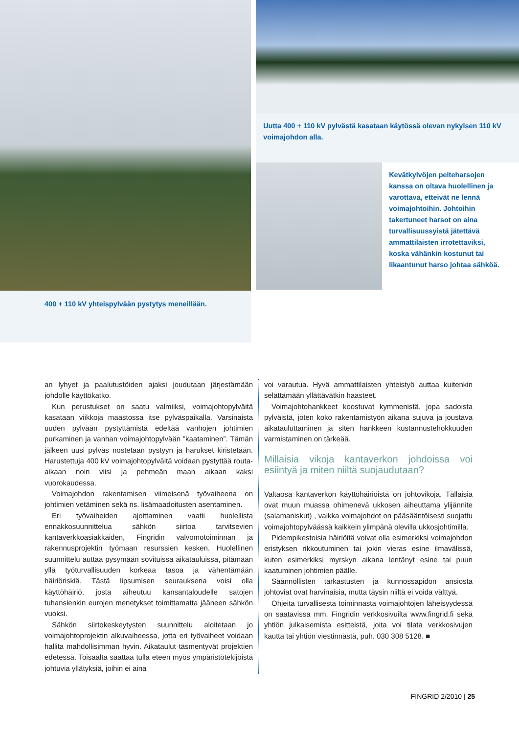400 + 110 kV yhteispylvään pystytys meneillään.
Uutta 400 + 110 kV pylvästä kasataan käytössä olevan nykyisen 110 kV voimajohdon alla.
Kevätkylvöjen peiteharsojen kanssa on oltava huolellinen ja varottava, etteivät ne lennä voimajohtoihin. Johtoihin takertuneet harsot on aina turvallisuussyistä jätettävä ammattilaisten irrotettaviksi, koska vähänkin kostunut tai likaantunut harso johtaa sähköä.
an lyhyet ja paalutustöiden ajaksi joudutaan järjestämään johdolle käyttökatko.
Kun perustukset on saatu valmiiksi, voimajohtopylväitä kasataan viikkoja maastossa itse pylväspaikalla. Varsinaista uuden pylvään pystyttämistä edeltää vanhojen johtimien purkaminen ja vanhan voimajohtopylvään ”kaataminen”. Tämän jälkeen uusi pylväs nostetaan pystyyn ja harukset kiristetään. Harustettuja 400 kV voimajohtopylväitä voidaan pystyttää routa-aikaan noin viisi ja pehmeän maan aikaan kaksi vuorokaudessa.
Voimajohdon rakentamisen viimeisenä työvaiheena on johtimien vetäminen sekä ns. lisämaadoitusten asentaminen.
Eri työvaiheiden ajoittaminen vaatii huolellista ennakkosuunnittelua sähkön siirtoa tarvitsevien kantaverkkoasiakkaiden, Fingridin valvomotoiminnan ja rakennusprojektin työmaan resurssien kesken. Huolellinen suunnittelu auttaa pysymään sovituissa aikatauluissa, pitämään yllä työturvallisuuden korkeaa tasoa ja vähentämään häiriöriskiä. Tästä lipsumisen seurauksena voisi olla käyttöhäiriö, josta aiheutuu kansantaloudelle satojen tuhansienkin eurojen menetykset toimittamatta jääneen sähkön vuoksi.
Sähkön siirtokeskeytysten suunnittelu aloitetaan jo voimajohtoprojektin alkuvaiheessa, jotta eri työvaiheet voidaan hallita mahdollisimman hyvin. Aikataulut täsmentyvät projektien edetessä. Toisaalta saattaa tulla eteen myös ympäristötekijöistä johtuvia yllätyksiä, joihin ei aina
voi varautua. Hyvä ammattilaisten yhteistyö auttaa kuitenkin selättämään yllättävätkin haasteet.
Voimajohtohankkeet koostuvat kymmenistä, jopa sadoista pylväistä, joten koko rakentamistyön aikana sujuva ja joustava aikatauluttaminen ja siten hankkeen kustannustehokkuuden varmistaminen on tärkeää.
Millaisia vikoja kantaverkon johdoissa voi esiintyä ja miten niiltä suojaudutaan?
Valtaosa kantaverkon käyttöhäiriöistä on johtovikoja. Tällaisia ovat muun muassa ohimenevä ukkosen aiheuttama ylijännite (salamaniskut) , vaikka voimajohdot on pääsääntöisesti suojattu voimajohtopylväässä kaikkein ylimpänä olevilla ukkosjohtimilla.
Pidempikestoisia häiriöitä voivat olla esimerkiksi voimajohdon eristyksen rikkoutuminen tai jokin vieras esine ilmavälissä, kuten esimerkiksi myrskyn aikana lentänyt esine tai puun kaatuminen johtimien päälle.
Säännöllisten tarkastusten ja kunnossapidon ansiosta johtoviat ovat harvinaisia, mutta täysin niiltä ei voida välttyä.
Ohjeita turvallisesta toiminnasta voimajohtojen läheisyydessä on saatavissa mm. Fingridin verkkosivuilta www.fingrid.fi sekä yhtiön julkaisemista esitteistä, joita voi tilata verkkosivujen kautta tai yhtiön viestinnästä, puh. 030 308 5128. ■
FINGRID 2/2010 | 25